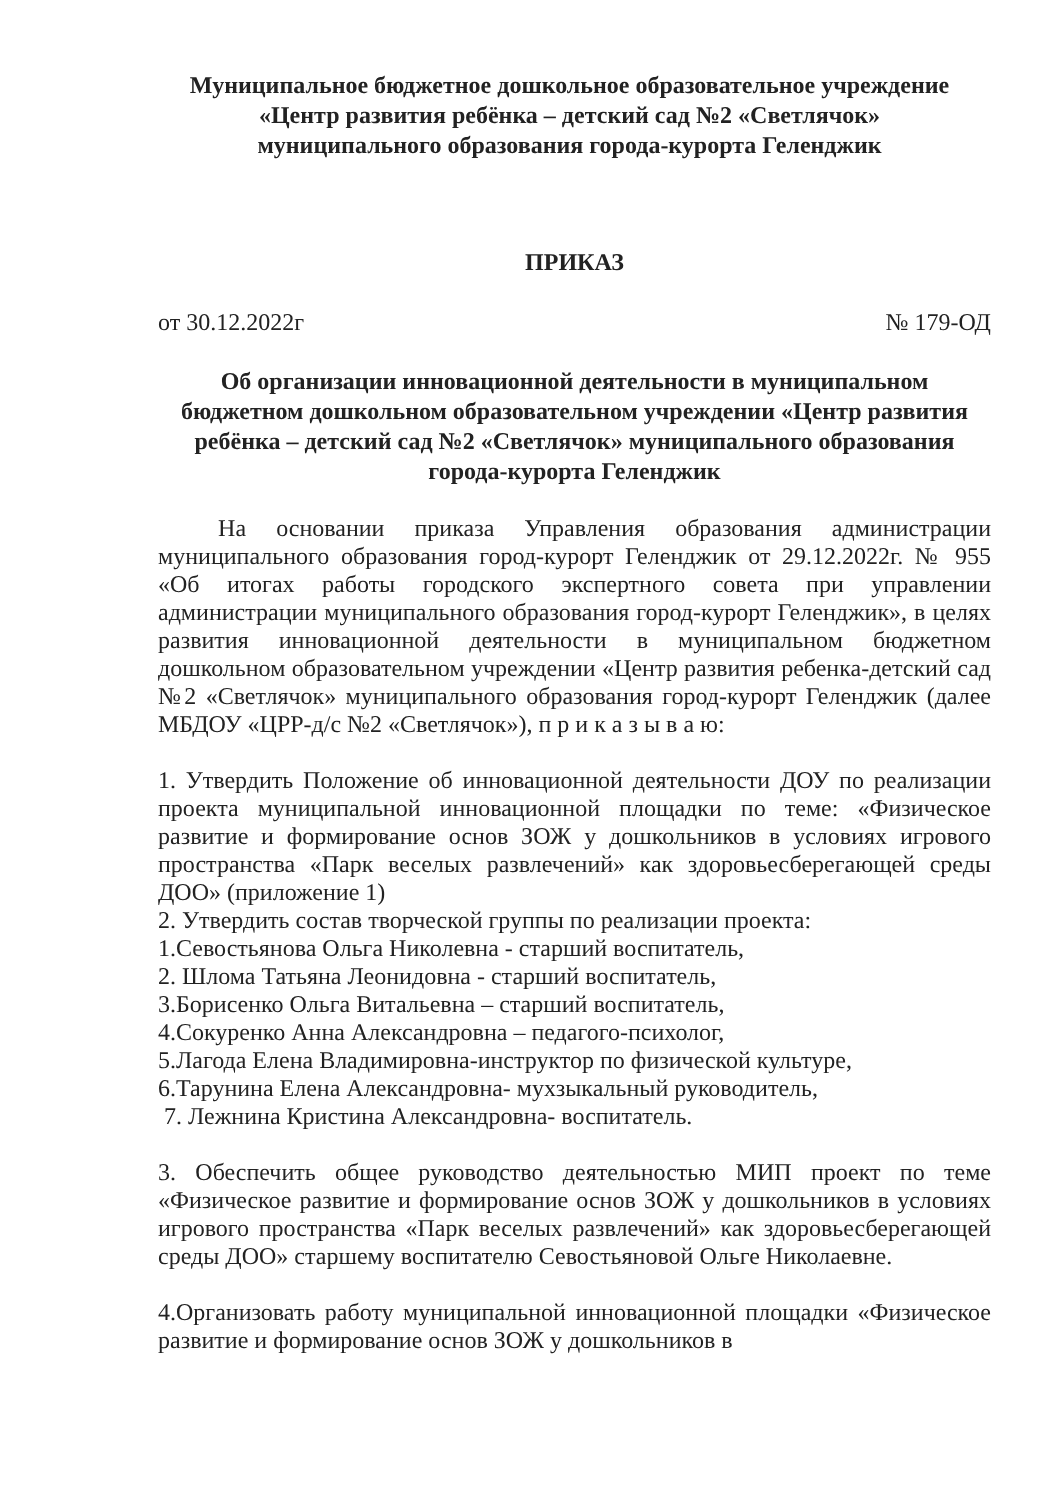Муниципальное бюджетное дошкольное образовательное учреждение
«Центр развития ребёнка – детский сад №2 «Светлячок»
муниципального образования города-курорта Геленджик
ПРИКАЗ
от 30.12.2022г № 179-ОД
Об организации инновационной деятельности в муниципальном бюджетном дошкольном образовательном учреждении «Центр развития ребёнка – детский сад №2 «Светлячок» муниципального образования города-курорта Геленджик
На основании приказа Управления образования администрации муниципального образования город-курорт Геленджик от 29.12.2022г. № 955 «Об итогах работы городского экспертного совета при управлении администрации муниципального образования город-курорт Геленджик», в целях развития инновационной деятельности в муниципальном бюджетном дошкольном образовательном учреждении «Центр развития ребенка-детский сад №2 «Светлячок» муниципального образования город-курорт Геленджик (далее МБДОУ «ЦРР-д/с №2 «Светлячок»), п р и к а з ы в а ю:
1. Утвердить Положение об инновационной деятельности ДОУ по реализации проекта муниципальной инновационной площадки по теме: «Физическое развитие и формирование основ ЗОЖ у дошкольников в условиях игрового пространства «Парк веселых развлечений» как здоровьесберегающей среды ДОО» (приложение 1)
2. Утвердить состав творческой группы по реализации проекта:
1.Севостьянова Ольга Николевна - старший воспитатель,
2. Шлома Татьяна Леонидовна - старший воспитатель,
3.Борисенко Ольга Витальевна – старший воспитатель,
4.Сокуренко Анна Александровна – педагого-психолог,
5.Лагода Елена Владимировна-инструктор по физической культуре,
6.Тарунина Елена Александровна- мухзыкальный руководитель,
7. Лежнина Кристина Александровна- воспитатель.
3. Обеспечить общее руководство деятельностью МИП проект по теме «Физическое развитие и формирование основ ЗОЖ у дошкольников в условиях игрового пространства «Парк веселых развлечений» как здоровьесберегающей среды ДОО» старшему воспитателю Севостьяновой Ольге Николаевне.
4.Организовать работу муниципальной инновационной площадки «Физическое развитие и формирование основ ЗОЖ у дошкольников в